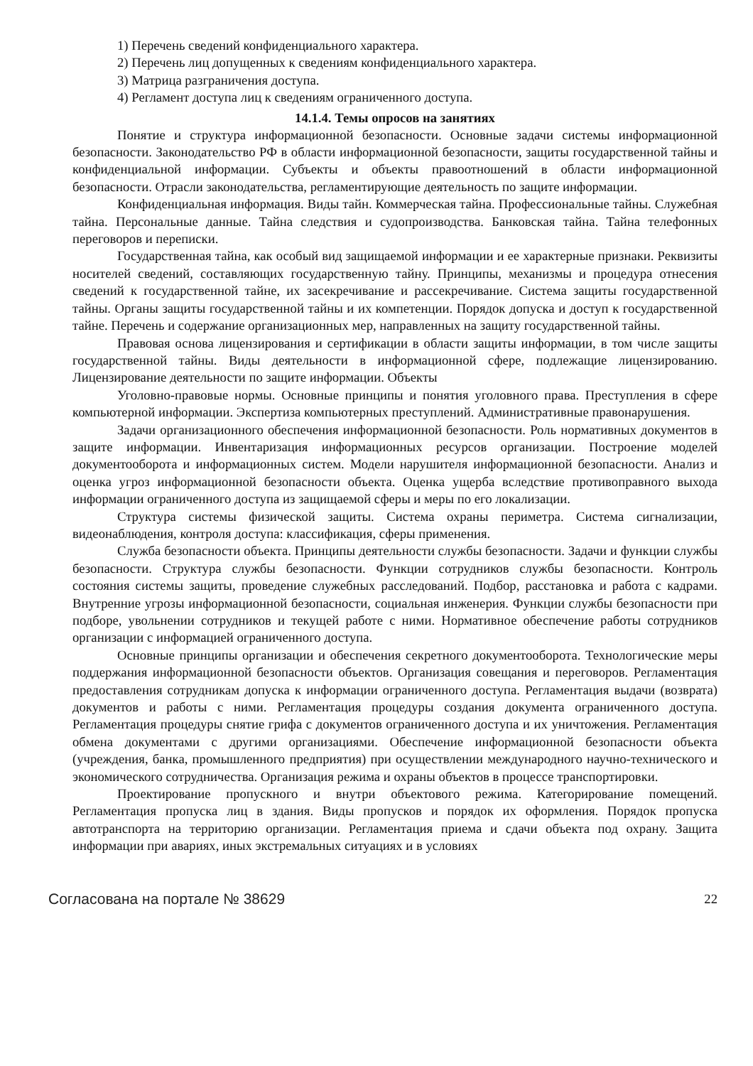1) Перечень сведений конфиденциального характера.
2) Перечень лиц допущенных к сведениям конфиденциального характера.
3) Матрица разграничения доступа.
4) Регламент доступа лиц к сведениям ограниченного доступа.
14.1.4. Темы опросов на занятиях
Понятие и структура информационной безопасности. Основные задачи системы информационной безопасности. Законодательство РФ в области информационной безопасности, защиты государственной тайны и конфиденциальной информации. Субъекты и объекты правоотношений в области информационной безопасности. Отрасли законодательства, регламентирующие деятельность по защите информации.
Конфиденциальная информация. Виды тайн. Коммерческая тайна. Профессиональные тайны. Служебная тайна. Персональные данные. Тайна следствия и судопроизводства. Банковская тайна. Тайна телефонных переговоров и переписки.
Государственная тайна, как особый вид защищаемой информации и ее характерные признаки. Реквизиты носителей сведений, составляющих государственную тайну. Принципы, механизмы и процедура отнесения сведений к государственной тайне, их засекречивание и рассекречивание. Система защиты государственной тайны. Органы защиты государственной тайны и их компетенции. Порядок допуска и доступ к государственной тайне. Перечень и содержание организационных мер, направленных на защиту государственной тайны.
Правовая основа лицензирования и сертификации в области защиты информации, в том числе защиты государственной тайны. Виды деятельности в информационной сфере, подлежащие лицензированию. Лицензирование деятельности по защите информации. Объекты
Уголовно-правовые нормы. Основные принципы и понятия уголовного права. Преступления в сфере компьютерной информации. Экспертиза компьютерных преступлений. Административные правонарушения.
Задачи организационного обеспечения информационной безопасности. Роль нормативных документов в защите информации. Инвентаризация информационных ресурсов организации. Построение моделей документооборота и информационных систем. Модели нарушителя информационной безопасности. Анализ и оценка угроз информационной безопасности объекта. Оценка ущерба вследствие противоправного выхода информации ограниченного доступа из защищаемой сферы и меры по его локализации.
Структура системы физической защиты. Система охраны периметра. Система сигнализации, видеонаблюдения, контроля доступа: классификация, сферы применения.
Служба безопасности объекта. Принципы деятельности службы безопасности. Задачи и функции службы безопасности. Структура службы безопасности. Функции сотрудников службы безопасности. Контроль состояния системы защиты, проведение служебных расследований. Подбор, расстановка и работа с кадрами. Внутренние угрозы информационной безопасности, социальная инженерия. Функции службы безопасности при подборе, увольнении сотрудников и текущей работе с ними. Нормативное обеспечение работы сотрудников организации с информацией ограниченного доступа.
Основные принципы организации и обеспечения секретного документооборота. Технологические меры поддержания информационной безопасности объектов. Организация совещания и переговоров. Регламентация предоставления сотрудникам допуска к информации ограниченного доступа. Регламентация выдачи (возврата) документов и работы с ними. Регламентация процедуры создания документа ограниченного доступа. Регламентация процедуры снятие грифа с документов ограниченного доступа и их уничтожения. Регламентация обмена документами с другими организациями. Обеспечение информационной безопасности объекта (учреждения, банка, промышленного предприятия) при осуществлении международного научно-технического и экономического сотрудничества. Организация режима и охраны объектов в процессе транспортировки.
Проектирование пропускного и внутри объектового режима. Категорирование помещений. Регламентация пропуска лиц в здания. Виды пропусков и порядок их оформления. Порядок пропуска автотранспорта на территорию организации. Регламентация приема и сдачи объекта под охрану. Защита информации при авариях, иных экстремальных ситуациях и в условиях
Согласована на портале № 38629 22